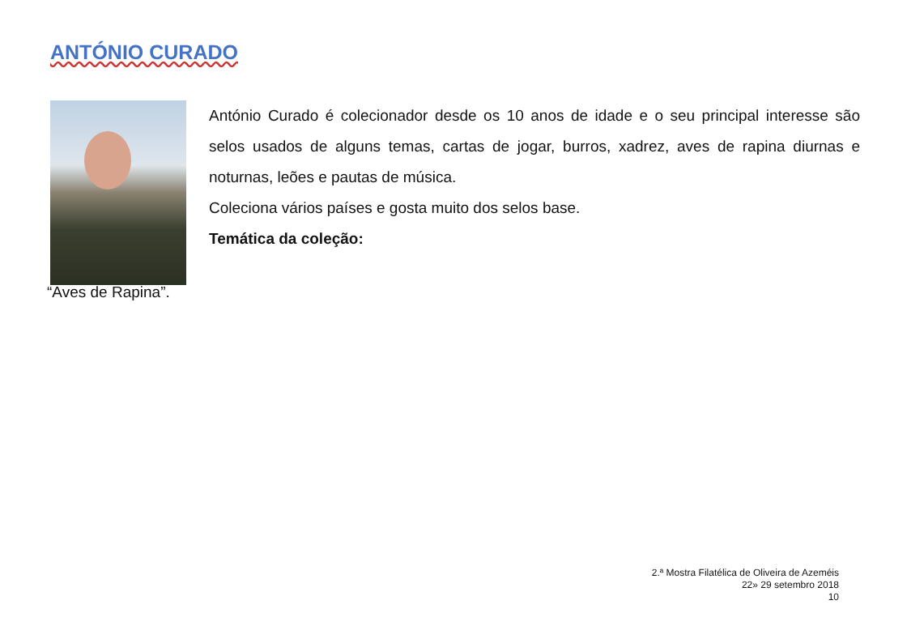ANTÓNIO CURADO
António Curado é colecionador desde os 10 anos de idade e o seu principal interesse são selos usados de alguns temas, cartas de jogar, burros, xadrez, aves de rapina diurnas e noturnas, leões e pautas de música.
Coleciona vários países e gosta muito dos selos base.
Temática da coleção:
“Aves de Rapina”.
2.ª Mostra Filatélica de Oliveira de Azeméis
22» 29 setembro 2018
10